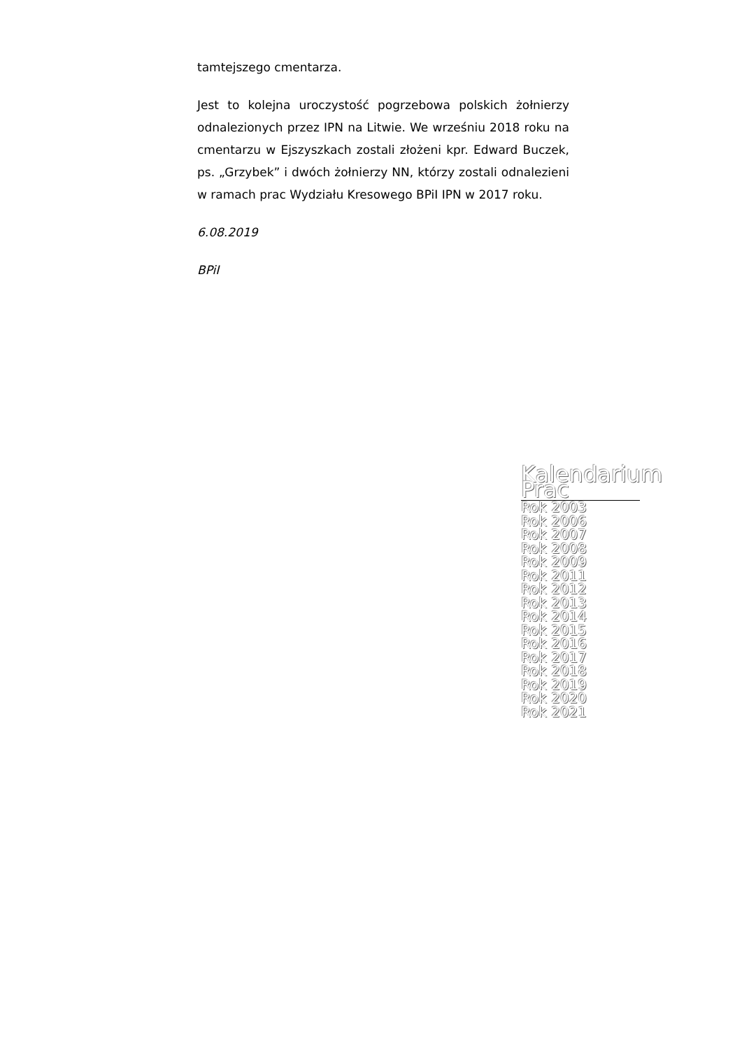tamtejszego cmentarza.
Jest to kolejna uroczystość pogrzebowa polskich żołnierzy odnalezionych przez IPN na Litwie. We wrześniu 2018 roku na cmentarzu w Ejszyszkach zostali złożeni kpr. Edward Buczek, ps. „Grzybek” i dwóch żołnierzy NN, którzy zostali odnalezieni w ramach prac Wydziału Kresowego BPiI IPN w 2017 roku.
6.08.2019
BPiI
Kalendarium Prac
Rok 2003
Rok 2006
Rok 2007
Rok 2008
Rok 2009
Rok 2011
Rok 2012
Rok 2013
Rok 2014
Rok 2015
Rok 2016
Rok 2017
Rok 2018
Rok 2019
Rok 2020
Rok 2021